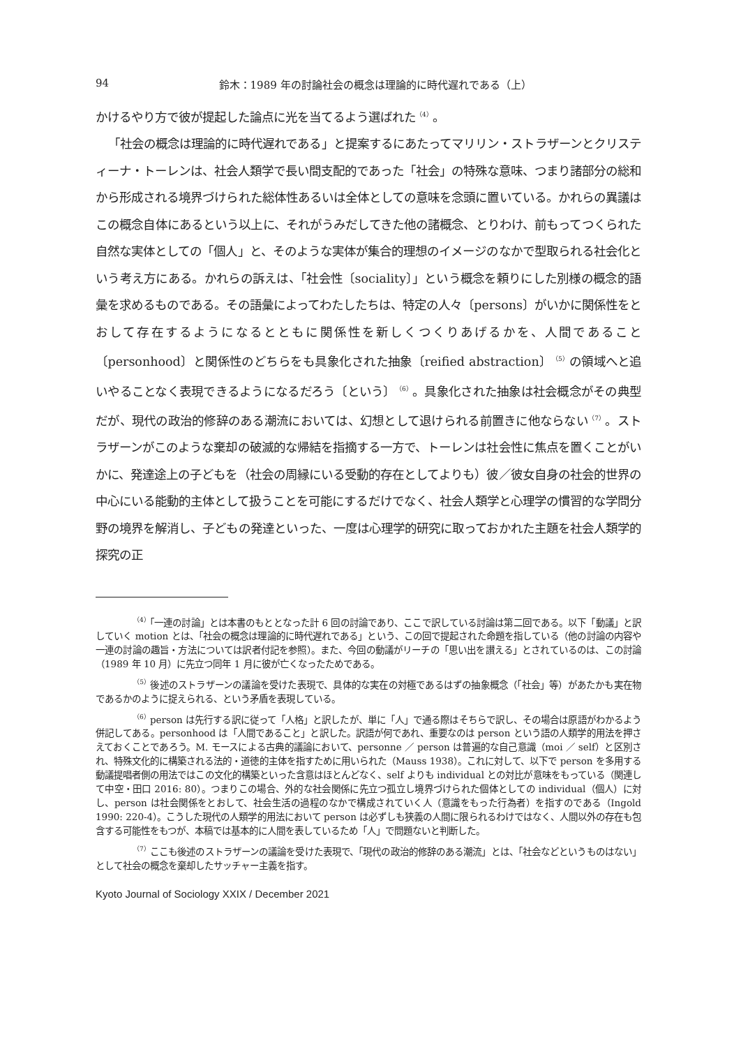94 鈴木：1989 年の討論社会の概念は理論的に時代遅れである（上）
かけるやり方で彼が提起した論点に光を当てるよう選ばれた<sup>（4）</sup>。
「社会の概念は理論的に時代遅れである」と提案するにあたってマリリン・ストラザーンとクリスティーナ・トーレンは、社会人類学で長い間支配的であった「社会」の特殊な意味、つまり諸部分の総和から形成される境界づけられた総体性あるいは全体としての意味を念頭に置いている。かれらの異議はこの概念自体にあるという以上に、それがうみだしてきた他の諸概念、とりわけ、前もってつくられた自然な実体としての「個人」と、そのような実体が集合的理想のイメージのなかで型取られる社会化という考え方にある。かれらの訴えは、「社会性〔sociality〕」という概念を頼りにした別様の概念的語彙を求めるものである。その語彙によってわたしたちは、特定の人々〔persons〕がいかに関係性をとおして存在するようになるとともに関係性を新しくつくりあげるかを、人間であること〔personhood〕と関係性のどちらをも具象化された抽象〔reified abstraction〕<sup>（5）</sup>の領域へと追いやることなく表現できるようになるだろう〔という〕<sup>（6）</sup>。具象化された抽象は社会概念がその典型だが、現代の政治的修辞のある潮流においては、幻想として退けられる前置きに他ならない<sup>（7）</sup>。ストラザーンがこのような棄却の破滅的な帰結を指摘する一方で、トーレンは社会性に焦点を置くことがいかに、発達途上の子どもを（社会の周縁にいる受動的存在としてよりも）彼／彼女自身の社会的世界の中心にいる能動的主体として扱うことを可能にするだけでなく、社会人類学と心理学の慣習的な学問分野の境界を解消し、子どもの発達といった、一度は心理学的研究に取っておかれた主題を社会人類学的探究の正
<sup>（4）</sup>「一連の討論」とは本書のもととなった計 6 回の討論であり、ここで訳している討論は第二回である。以下「動議」と訳していく motion とは、「社会の概念は理論的に時代遅れである」という、この回で提起された命題を指している（他の討論の内容や一連の討論の趣旨・方法については訳者付記を参照）。また、今回の動議がリーチの「思い出を讃える」とされているのは、この討論（1989 年 10 月）に先立つ同年 1 月に彼が亡くなったためである。
<sup>（5）</sup>後述のストラザーンの議論を受けた表現で、具体的な実在の対極であるはずの抽象概念（「社会」等）があたかも実在物であるかのように捉えられる、という矛盾を表現している。
<sup>（6）</sup>person は先行する訳に従って「人格」と訳したが、単に「人」で通る際はそちらで訳し、その場合は原語がわかるよう併記してある。personhood は「人間であること」と訳した。訳語が何であれ、重要なのは person という語の人類学的用法を押さえておくことであろう。M. モースによる古典的議論において、personne ／ person は普遍的な自己意識（moi ／ self）と区別され、特殊文化的に構築される法的・道徳的主体を指すために用いられた（Mauss 1938）。これに対して、以下で person を多用する動議提唱者側の用法ではこの文化的構築といった含意はほとんどなく、self よりも individual との対比が意味をもっている（関連して中空・田口 2016: 80）。つまりこの場合、外的な社会関係に先立つ孤立し境界づけられた個体としての individual（個人）に対し、person は社会関係をとおして、社会生活の過程のなかで構成されていく人（意識をもった行為者）を指すのである（Ingold 1990: 220-4）。こうした現代の人類学的用法において person は必ずしも狭義の人間に限られるわけではなく、人間以外の存在も包含する可能性をもつが、本稿では基本的に人間を表しているため「人」で問題ないと判断した。
<sup>（7）</sup>ここも後述のストラザーンの議論を受けた表現で、「現代の政治的修辞のある潮流」とは、「社会などというものはない」として社会の概念を棄却したサッチャー主義を指す。
Kyoto Journal of Sociology XXIX / December 2021